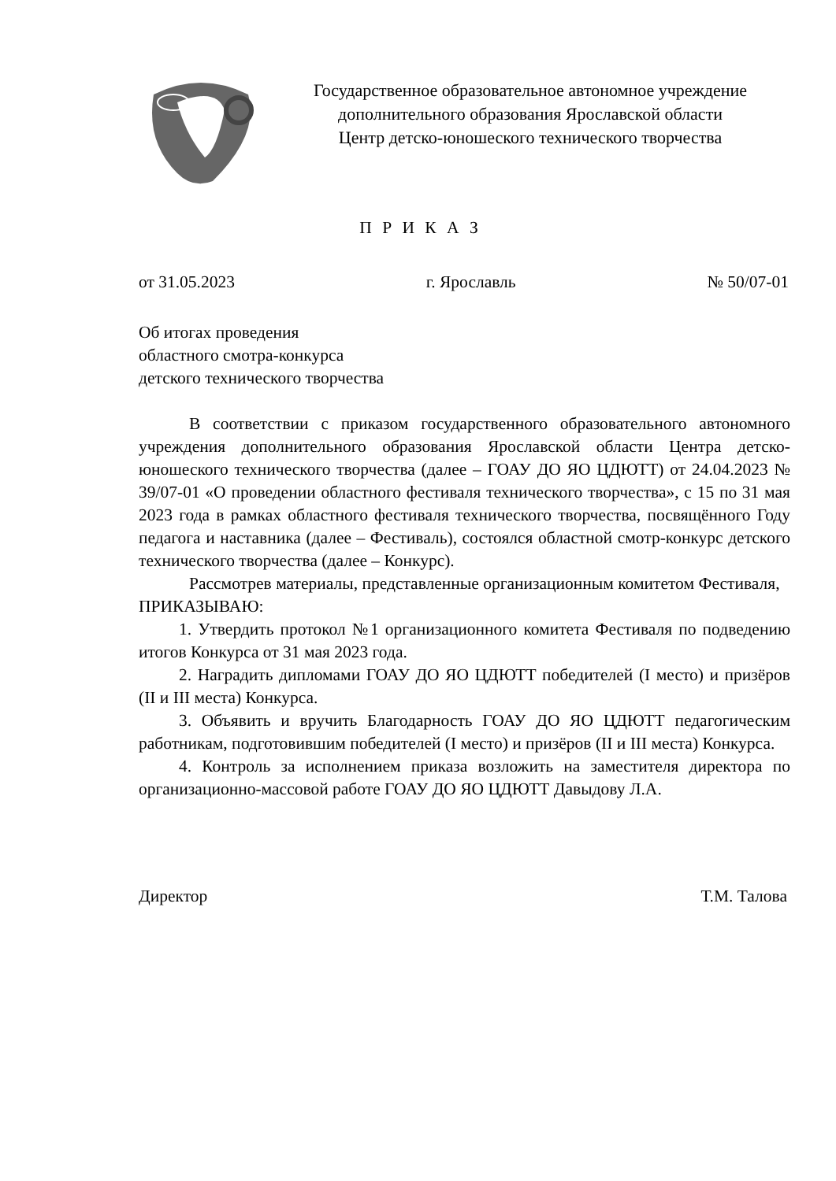Государственное образовательное автономное учреждение
дополнительного образования Ярославской области
Центр детско-юношеского технического творчества
П Р И К А З
от 31.05.2023 г. Ярославль № 50/07-01
Об итогах проведения
областного смотра-конкурса
детского технического творчества
В соответствии с приказом государственного образовательного автономного учреждения дополнительного образования Ярославской области Центра детско-юношеского технического творчества (далее – ГОАУ ДО ЯО ЦДЮТТ) от 24.04.2023 № 39/07-01 «О проведении областного фестиваля технического творчества», с 15 по 31 мая 2023 года в рамках областного фестиваля технического творчества, посвящённого Году педагога и наставника (далее – Фестиваль), состоялся областной смотр-конкурс детского технического творчества (далее – Конкурс).
Рассмотрев материалы, представленные организационным комитетом Фестиваля,
ПРИКАЗЫВАЮ:
1. Утвердить протокол №1 организационного комитета Фестиваля по подведению итогов Конкурса от 31 мая 2023 года.
2. Наградить дипломами ГОАУ ДО ЯО ЦДЮТТ победителей (I место) и призёров (II и III места) Конкурса.
3. Объявить и вручить Благодарность ГОАУ ДО ЯО ЦДЮТТ педагогическим работникам, подготовившим победителей (I место) и призёров (II и III места) Конкурса.
4. Контроль за исполнением приказа возложить на заместителя директора по организационно-массовой работе ГОАУ ДО ЯО ЦДЮТТ Давыдову Л.А.
Директор Т.М. Талова